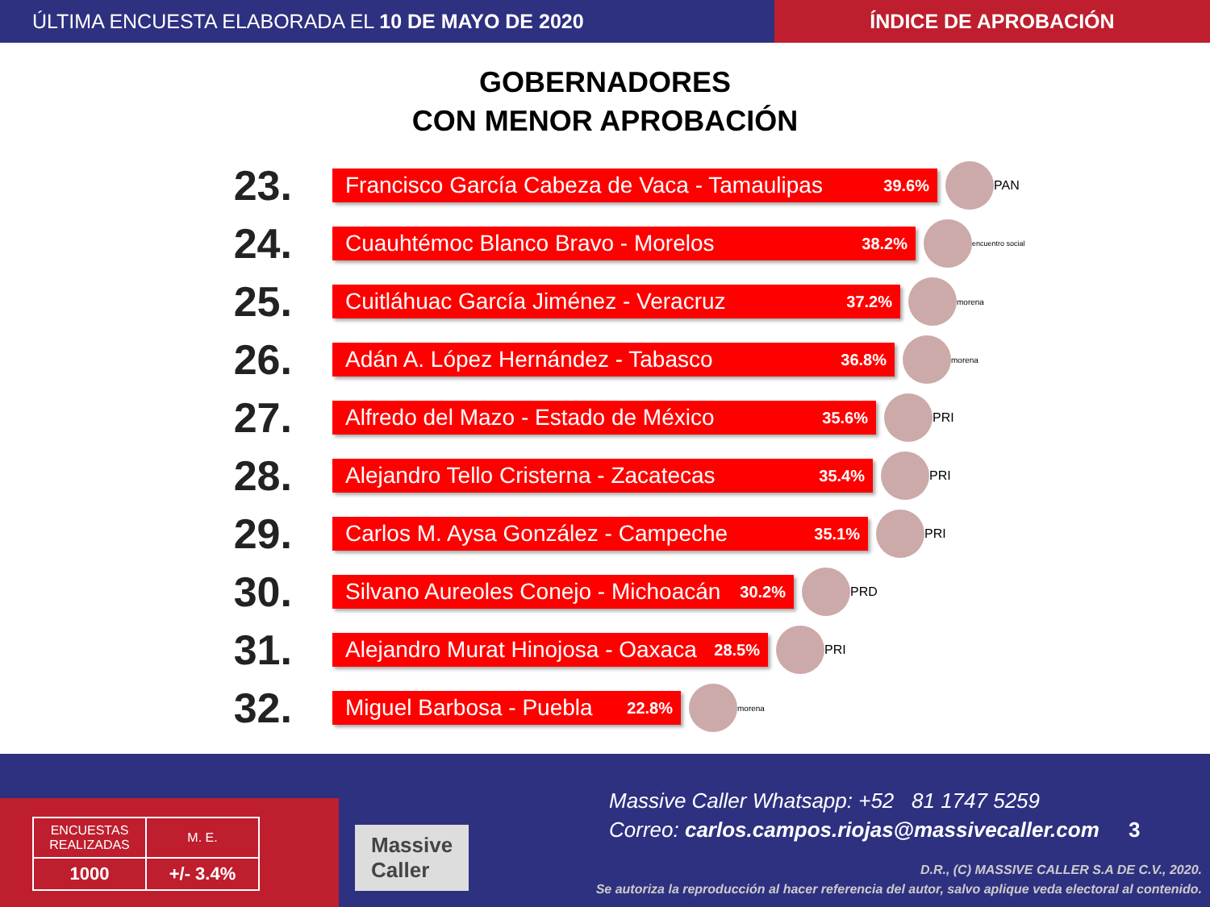ÚLTIMA ENCUESTA ELABORADA EL 10 DE MAYO DE 2020
ÍNDICE DE APROBACIÓN
GOBERNADORES
CON MENOR APROBACIÓN
23.
Francisco García Cabeza de Vaca - Tamaulipas 39.6%
PAN
24.
Cuauhtémoc Blanco Bravo - Morelos 38.2%
encuentro social
25.
Cuitláhuac García Jiménez - Veracruz 37.2%
morena
26.
Adán A. López Hernández - Tabasco 36.8%
morena
27.
Alfredo del Mazo - Estado de México 35.6%
PRI
28.
Alejandro Tello Cristerna - Zacatecas 35.4%
PRI
29.
Carlos M. Aysa González - Campeche 35.1%
PRI
30.
Silvano Aureoles Conejo - Michoacán 30.2%
PRD
31.
Alejandro Murat Hinojosa - Oaxaca 28.5%
PRI
32.
Miguel Barbosa - Puebla 22.8%
morena
Massive Caller Whatsapp: +52 81 1747 5259
Correo: carlos.campos.riojas@massivecaller.com 3
D.R., (C) MASSIVE CALLER S.A DE C.V., 2020.
Se autoriza la reproducción al hacer referencia del autor, salvo aplique veda electoral al contenido.
Massive
Caller
| ENCUESTAS REALIZADAS | M. E. |
| --- | --- |
| 1000 | +/- 3.4% |